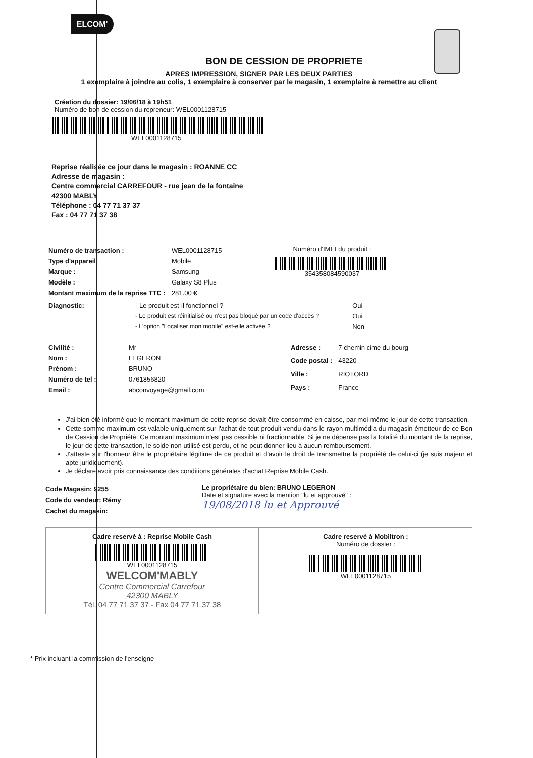ELCOM'
BON DE CESSION DE PROPRIETE
APRES IMPRESSION, SIGNER PAR LES DEUX PARTIES
1 exemplaire à joindre au colis, 1 exemplaire à conserver par le magasin, 1 exemplaire à remettre au client
Création du dossier: 19/06/18 à 19h51
Numéro de bon de cession du repreneur: WEL0001128715
WEL0001128715
Reprise réalisée ce jour dans le magasin : ROANNE CC
Adresse de magasin :
Centre commercial CARREFOUR - rue jean de la fontaine
42300 MABLY
Téléphone : 04 77 71 37 37
Fax : 04 77 71 37 38
| Numéro de transaction : | WEL0001128715 |
| Type d'appareil: | Mobile |
| Marque : | Samsung |
| Modèle : | Galaxy S8 Plus |
| Montant maximum de la reprise TTC : | 281.00 € |
Numéro d'IMEI du produit :
354358084590037
| Diagnostic: | - Le produit est-il fonctionnel ? | Oui |
| | - Le produit est réinitialisé ou n'est pas bloqué par un code d'accès ? | Oui |
| | - L'option "Localiser mon mobile" est-elle activée ? | Non |
| Civilité : | Mr |
| Nom : | LEGERON |
| Prénom : | BRUNO |
| Numéro de tel : | 0761856820 |
| Email : | abconvoyage@gmail.com |
| Adresse : | 7 chemin cime du bourg |
| Code postal : | 43220 |
| Ville : | RIOTORD |
| Pays : | France |
J'ai bien été informé que le montant maximum de cette reprise devait être consommé en caisse, par moi-même le jour de cette transaction.
Cette somme maximum est valable uniquement sur l'achat de tout produit vendu dans le rayon multimédia du magasin émetteur de ce Bon de Cession de Propriété. Ce montant maximum n'est pas cessible ni fractionnable. Si je ne dépense pas la totalité du montant de la reprise, le jour de cette transaction, le solde non utilisé est perdu, et ne peut donner lieu à aucun remboursement.
J'atteste sur l'honneur être le propriétaire légitime de ce produit et d'avoir le droit de transmettre la propriété de celui-ci (je suis majeur et apte juridiquement).
Je déclare avoir pris connaissance des conditions générales d'achat Reprise Mobile Cash.
Code Magasin: 9255
Code du vendeur: Rémy
Cachet du magasin:
Le propriétaire du bien: BRUNO LEGERON
Date et signature avec la mention "lu et approuvé" :
19/08/2018 lu et Approuvé
Cadre reservé à : Reprise Mobile Cash
WEL0001128715
WELCOM'MABLY
Centre Commercial Carrefour
42300 MABLY
Tél. 04 77 71 37 37 - Fax 04 77 71 37 38
Cadre reservé à Mobiltron :
Numéro de dossier :
WEL0001128715
* Prix incluant la commission de l'enseigne